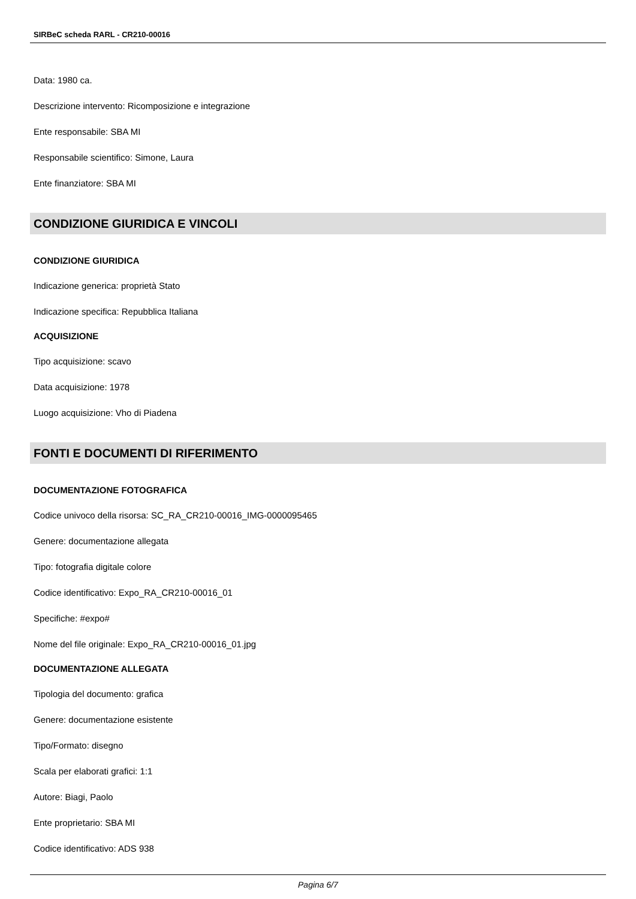SIRBeC scheda RARL - CR210-00016
Data: 1980 ca.
Descrizione intervento: Ricomposizione e integrazione
Ente responsabile: SBA MI
Responsabile scientifico: Simone, Laura
Ente finanziatore: SBA MI
CONDIZIONE GIURIDICA E VINCOLI
CONDIZIONE GIURIDICA
Indicazione generica: proprietà Stato
Indicazione specifica: Repubblica Italiana
ACQUISIZIONE
Tipo acquisizione: scavo
Data acquisizione: 1978
Luogo acquisizione: Vho di Piadena
FONTI E DOCUMENTI DI RIFERIMENTO
DOCUMENTAZIONE FOTOGRAFICA
Codice univoco della risorsa: SC_RA_CR210-00016_IMG-0000095465
Genere: documentazione allegata
Tipo: fotografia digitale colore
Codice identificativo: Expo_RA_CR210-00016_01
Specifiche: #expo#
Nome del file originale: Expo_RA_CR210-00016_01.jpg
DOCUMENTAZIONE ALLEGATA
Tipologia del documento: grafica
Genere: documentazione esistente
Tipo/Formato: disegno
Scala per elaborati grafici: 1:1
Autore: Biagi, Paolo
Ente proprietario: SBA MI
Codice identificativo: ADS 938
Pagina 6/7